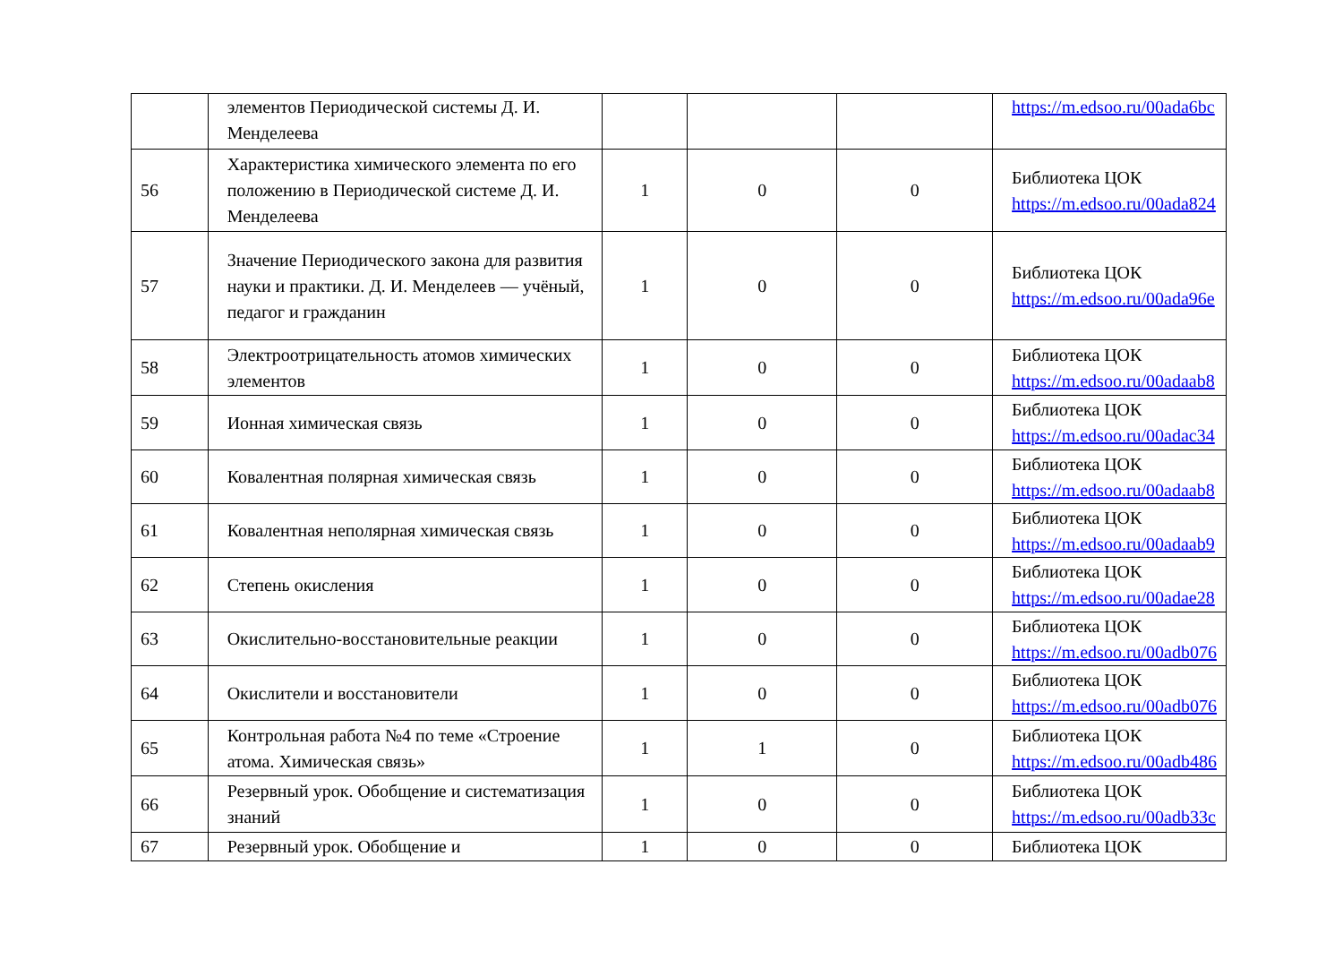| | элементов Периодической системы Д. И. Менделеева | | | | https://m.edsoo.ru/00ada6bc |
| 56 | Характеристика химического элемента по его положению в Периодической системе Д. И. Менделеева | 1 | 0 | 0 | Библиотека ЦОК https://m.edsoo.ru/00ada824 |
| 57 | Значение Периодического закона для развития науки и практики. Д. И. Менделеев — учёный, педагог и гражданин | 1 | 0 | 0 | Библиотека ЦОК https://m.edsoo.ru/00ada96e |
| 58 | Электроотрицательность атомов химических элементов | 1 | 0 | 0 | Библиотека ЦОК https://m.edsoo.ru/00adaab8 |
| 59 | Ионная химическая связь | 1 | 0 | 0 | Библиотека ЦОК https://m.edsoo.ru/00adac34 |
| 60 | Ковалентная полярная химическая связь | 1 | 0 | 0 | Библиотека ЦОК https://m.edsoo.ru/00adaab8 |
| 61 | Ковалентная неполярная химическая связь | 1 | 0 | 0 | Библиотека ЦОК https://m.edsoo.ru/00adaab9 |
| 62 | Степень окисления | 1 | 0 | 0 | Библиотека ЦОК https://m.edsoo.ru/00adae28 |
| 63 | Окислительно-восстановительные реакции | 1 | 0 | 0 | Библиотека ЦОК https://m.edsoo.ru/00adb076 |
| 64 | Окислители и восстановители | 1 | 0 | 0 | Библиотека ЦОК https://m.edsoo.ru/00adb076 |
| 65 | Контрольная работа №4 по теме «Строение атома. Химическая связь» | 1 | 1 | 0 | Библиотека ЦОК https://m.edsoo.ru/00adb486 |
| 66 | Резервный урок. Обобщение и систематизация знаний | 1 | 0 | 0 | Библиотека ЦОК https://m.edsoo.ru/00adb33c |
| 67 | Резервный урок. Обобщение и | 1 | 0 | 0 | Библиотека ЦОК |